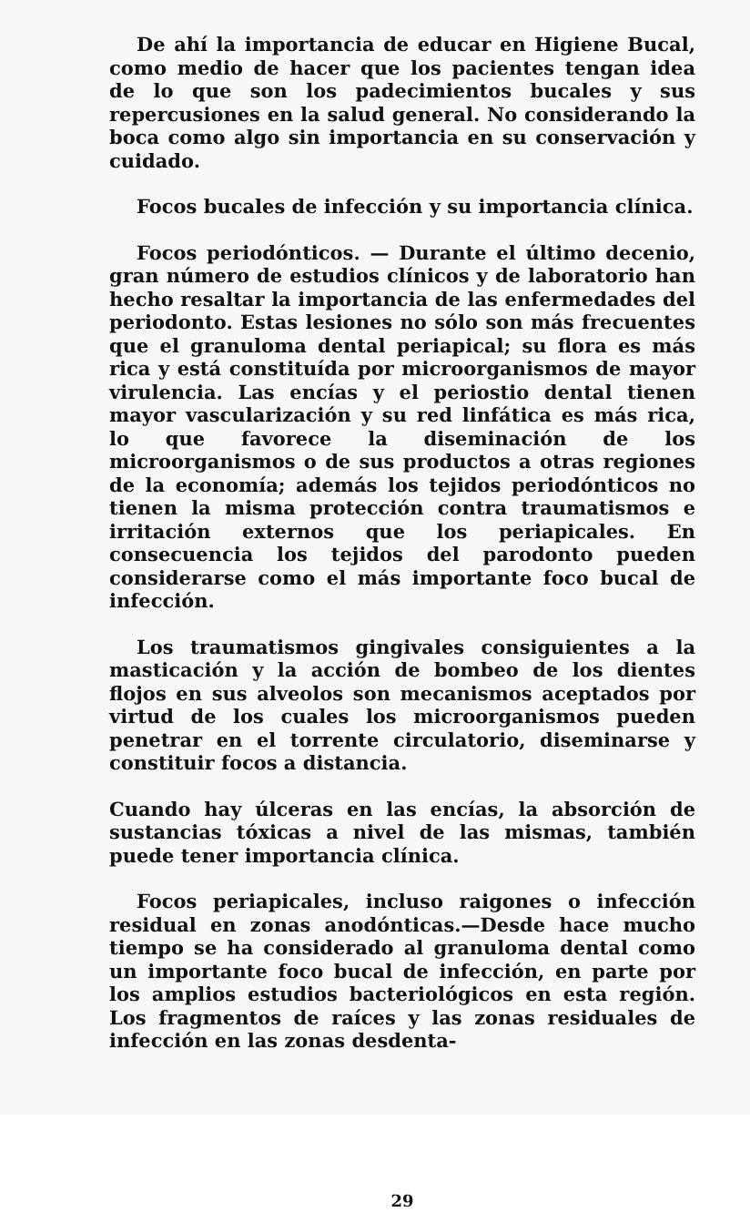De ahí la importancia de educar en Higiene Bucal, como medio de hacer que los pacientes tengan idea de lo que son los padecimientos bucales y sus repercusiones en la salud general. No considerando la boca como algo sin importancia en su conservación y cuidado.
Focos bucales de infección y su importancia clínica.
Focos periodónticos. — Durante el último decenio, gran número de estudios clínicos y de laboratorio han hecho resaltar la importancia de las enfermedades del periodonto. Estas lesiones no sólo son más frecuentes que el granuloma dental periapical; su flora es más rica y está constituída por microorganismos de mayor virulencia. Las encías y el periostio dental tienen mayor vascularización y su red linfática es más rica, lo que favorece la diseminación de los microorganismos o de sus productos a otras regiones de la economía; además los tejidos periodónticos no tienen la misma protección contra traumatismos e irritación externos que los periapicales. En consecuencia los tejidos del parodonto pueden considerarse como el más importante foco bucal de infección.
Los traumatismos gingivales consiguientes a la masticación y la acción de bombeo de los dientes flojos en sus alveolos son mecanismos aceptados por virtud de los cuales los microorganismos pueden penetrar en el torrente circulatorio, diseminarse y constituir focos a distancia.
Cuando hay úlceras en las encías, la absorción de sustancias tóxicas a nivel de las mismas, también puede tener importancia clínica.
Focos periapicales, incluso raigones o infección residual en zonas anodónticas.—Desde hace mucho tiempo se ha considerado al granuloma dental como un importante foco bucal de infección, en parte por los amplios estudios bacteriológicos en esta región. Los fragmentos de raíces y las zonas residuales de infección en las zonas desdenta-
29